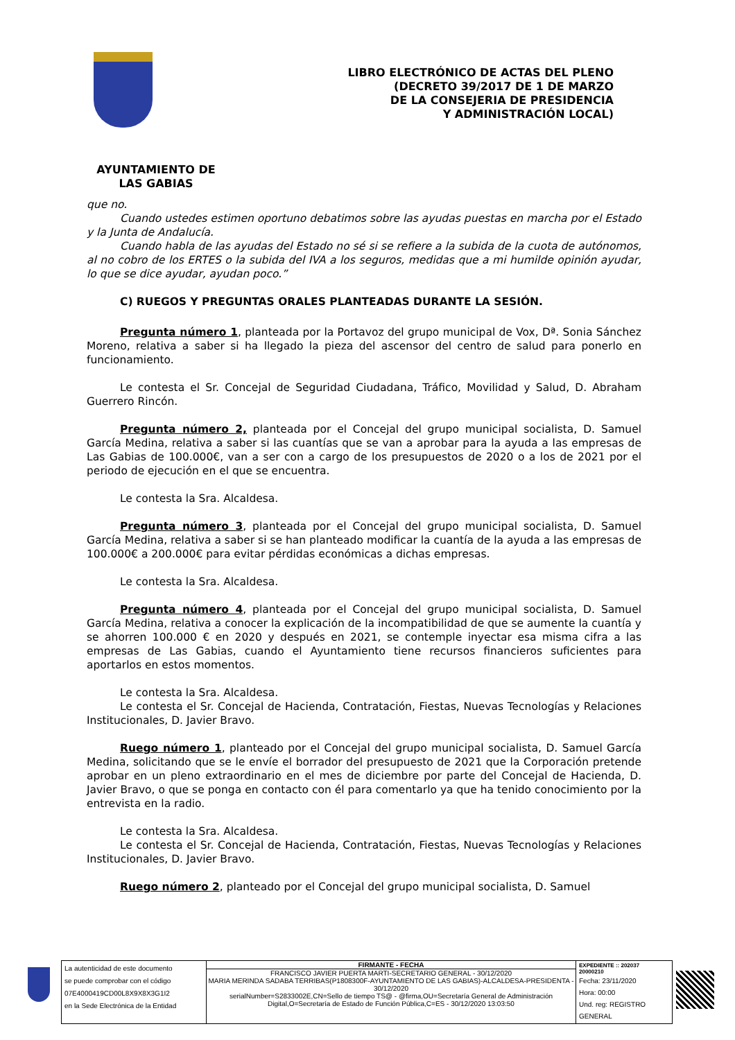LIBRO ELECTRÓNICO DE ACTAS DEL PLENO
(DECRETO 39/2017 DE 1 DE MARZO
DE LA CONSEJERIA DE PRESIDENCIA
Y ADMINISTRACIÓN LOCAL)
AYUNTAMIENTO DE
LAS GABIAS
que no.
Cuando ustedes estimen oportuno debatimos sobre las ayudas puestas en marcha por el Estado y la Junta de Andalucía.
Cuando habla de las ayudas del Estado no sé si se refiere a la subida de la cuota de autónomos, al no cobro de los ERTES o la subida del IVA a los seguros, medidas que a mi humilde opinión ayudar, lo que se dice ayudar, ayudan poco.”
C) RUEGOS Y PREGUNTAS ORALES PLANTEADAS DURANTE LA SESIÓN.
Pregunta número 1, planteada por la Portavoz del grupo municipal de Vox, Dª. Sonia Sánchez Moreno, relativa a saber si ha llegado la pieza del ascensor del centro de salud para ponerlo en funcionamiento.
Le contesta el Sr. Concejal de Seguridad Ciudadana, Tráfico, Movilidad y Salud, D. Abraham Guerrero Rincón.
Pregunta número 2, planteada por el Concejal del grupo municipal socialista, D. Samuel García Medina, relativa a saber si las cuantías que se van a aprobar para la ayuda a las empresas de Las Gabias de 100.000€, van a ser con a cargo de los presupuestos de 2020 o a los de 2021 por el periodo de ejecución en el que se encuentra.
Le contesta la Sra. Alcaldesa.
Pregunta número 3, planteada por el Concejal del grupo municipal socialista, D. Samuel García Medina, relativa a saber si se han planteado modificar la cuantía de la ayuda a las empresas de 100.000€ a 200.000€ para evitar pérdidas económicas a dichas empresas.
Le contesta la Sra. Alcaldesa.
Pregunta número 4, planteada por el Concejal del grupo municipal socialista, D. Samuel García Medina, relativa a conocer la explicación de la incompatibilidad de que se aumente la cuantía y se ahorren 100.000 € en 2020 y después en 2021, se contemple inyectar esa misma cifra a las empresas de Las Gabias, cuando el Ayuntamiento tiene recursos financieros suficientes para aportarlos en estos momentos.
Le contesta la Sra. Alcaldesa.
Le contesta el Sr. Concejal de Hacienda, Contratación, Fiestas, Nuevas Tecnologías y Relaciones Institucionales, D. Javier Bravo.
Ruego número 1, planteado por el Concejal del grupo municipal socialista, D. Samuel García Medina, solicitando que se le envíe el borrador del presupuesto de 2021 que la Corporación pretende aprobar en un pleno extraordinario en el mes de diciembre por parte del Concejal de Hacienda, D. Javier Bravo, o que se ponga en contacto con él para comentarlo ya que ha tenido conocimiento por la entrevista en la radio.
Le contesta la Sra. Alcaldesa.
Le contesta el Sr. Concejal de Hacienda, Contratación, Fiestas, Nuevas Tecnologías y Relaciones Institucionales, D. Javier Bravo.
Ruego número 2, planteado por el Concejal del grupo municipal socialista, D. Samuel
La autenticidad de este documento
se puede comprobar con el código
07E4000419CD00L8X9X8X3G1I2
en la Sede Electrónica de la Entidad
FIRMANTE - FECHA
FRANCISCO JAVIER PUERTA MARTI-SECRETARIO GENERAL - 30/12/2020
MARIA MERINDA SADABA TERRIBAS(P1808300F-AYUNTAMIENTO DE LAS GABIAS)-ALCALDESA-PRESIDENTA - 30/12/2020
serialNumber=S2833002E,CN=Sello de tiempo TS@ - @firma,OU=Secretaría General de Administración Digital,O=Secretaría de Estado de Función Pública,C=ES - 30/12/2020 13:03:50
EXPEDIENTE :: 202037
20000210
Fecha: 23/11/2020
Hora: 00:00
Und. reg: REGISTRO GENERAL